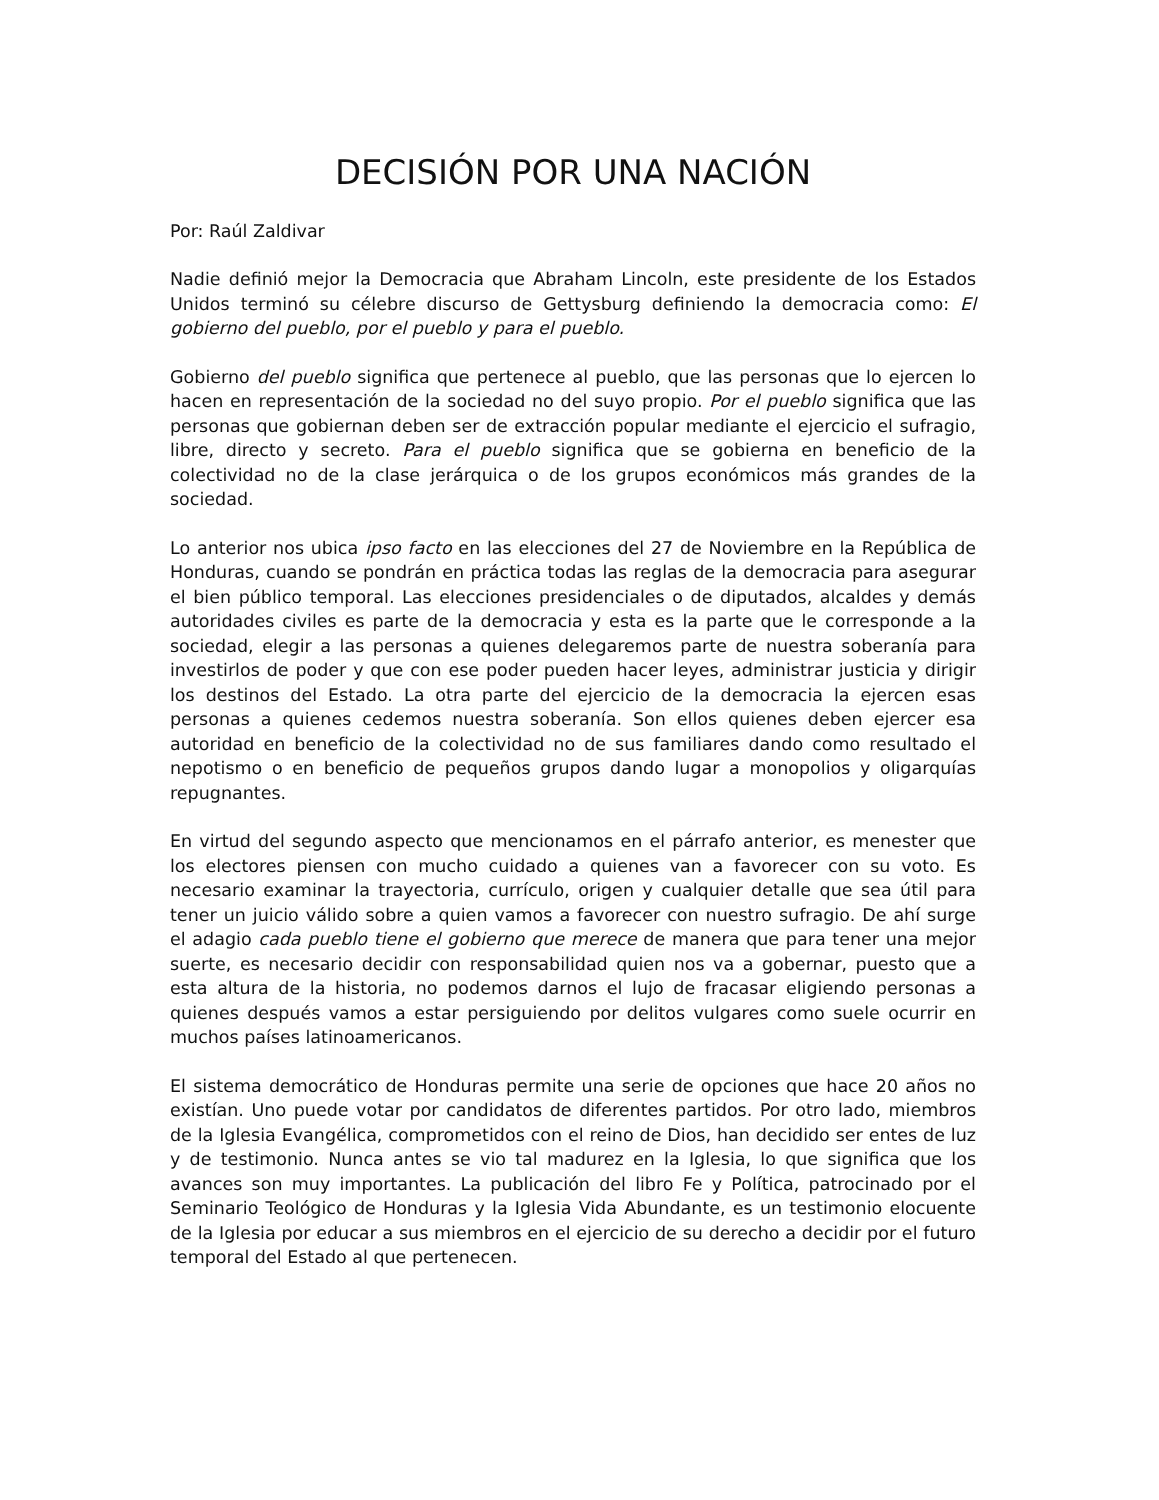DECISIÓN POR UNA NACIÓN
Por: Raúl Zaldivar
Nadie definió mejor la Democracia que Abraham Lincoln, este presidente de los Estados Unidos terminó su célebre discurso de Gettysburg definiendo la democracia como: El gobierno del pueblo, por el pueblo y para el pueblo.
Gobierno del pueblo significa que pertenece al pueblo, que las personas que lo ejercen lo hacen en representación de la sociedad no del suyo propio. Por el pueblo significa que las personas que gobiernan deben ser de extracción popular mediante el ejercicio el sufragio, libre, directo y secreto. Para el pueblo significa que se gobierna en beneficio de la colectividad no de la clase jerárquica o de los grupos económicos más grandes de la sociedad.
Lo anterior nos ubica ipso facto en las elecciones del 27 de Noviembre en la República de Honduras, cuando se pondrán en práctica todas las reglas de la democracia para asegurar el bien público temporal. Las elecciones presidenciales o de diputados, alcaldes y demás autoridades civiles es parte de la democracia y esta es la parte que le corresponde a la sociedad, elegir a las personas a quienes delegaremos parte de nuestra soberanía para investirlos de poder y que con ese poder pueden hacer leyes, administrar justicia y dirigir los destinos del Estado. La otra parte del ejercicio de la democracia la ejercen esas personas a quienes cedemos nuestra soberanía. Son ellos quienes deben ejercer esa autoridad en beneficio de la colectividad no de sus familiares dando como resultado el nepotismo o en beneficio de pequeños grupos dando lugar a monopolios y oligarquías repugnantes.
En virtud del segundo aspecto que mencionamos en el párrafo anterior, es menester que los electores piensen con mucho cuidado a quienes van a favorecer con su voto. Es necesario examinar la trayectoria, currículo, origen y cualquier detalle que sea útil para tener un juicio válido sobre a quien vamos a favorecer con nuestro sufragio. De ahí surge el adagio cada pueblo tiene el gobierno que merece de manera que para tener una mejor suerte, es necesario decidir con responsabilidad quien nos va a gobernar, puesto que a esta altura de la historia, no podemos darnos el lujo de fracasar eligiendo personas a quienes después vamos a estar persiguiendo por delitos vulgares como suele ocurrir en muchos países latinoamericanos.
El sistema democrático de Honduras permite una serie de opciones que hace 20 años no existían. Uno puede votar por candidatos de diferentes partidos. Por otro lado, miembros de la Iglesia Evangélica, comprometidos con el reino de Dios, han decidido ser entes de luz y de testimonio. Nunca antes se vio tal madurez en la Iglesia, lo que significa que los avances son muy importantes. La publicación del libro Fe y Política, patrocinado por el Seminario Teológico de Honduras y la Iglesia Vida Abundante, es un testimonio elocuente de la Iglesia por educar a sus miembros en el ejercicio de su derecho a decidir por el futuro temporal del Estado al que pertenecen.